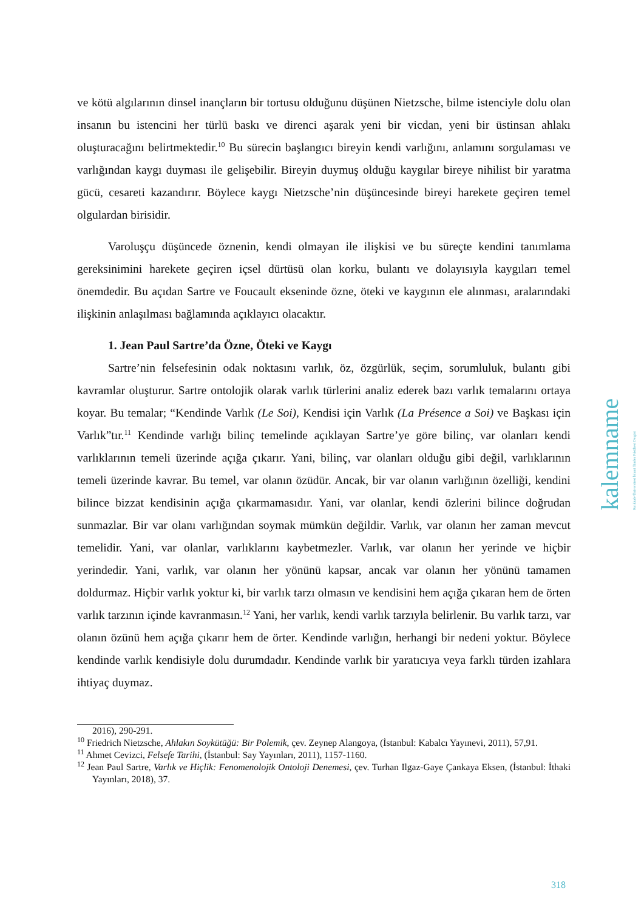ve kötü algılarının dinsel inançların bir tortusu olduğunu düşünen Nietzsche, bilme istenciyle dolu olan insanın bu istencini her türlü baskı ve direnci aşarak yeni bir vicdan, yeni bir üstinsan ahlakı oluşturacağını belirtmektedir.<sup>10</sup> Bu sürecin başlangıcı bireyin kendi varlığını, anlamını sorgulaması ve varlığından kaygı duyması ile gelişebilir. Bireyin duymuş olduğu kaygılar bireye nihilist bir yaratma gücü, cesareti kazandırır. Böylece kaygı Nietzsche’nin düşüncesinde bireyi harekete geçiren temel olgulardan birisidir.
Varoluşçu düşüncede öznenin, kendi olmayan ile ilişkisi ve bu süreçte kendini tanımlama gereksinimini harekete geçiren içsel dürtüsü olan korku, bulantı ve dolayısıyla kaygıları temel önemdedir. Bu açıdan Sartre ve Foucault ekseninde özne, öteki ve kaygının ele alınması, aralarındaki ilişkinin anlaşılması bağlamında açıklayıcı olacaktır.
1. Jean Paul Sartre’da Özne, Öteki ve Kaygı
Sartre’nin felsefesinin odak noktasını varlık, öz, özgürlük, seçim, sorumluluk, bulantı gibi kavramlar oluşturur. Sartre ontolojik olarak varlık türlerini analiz ederek bazı varlık temalarını ortaya koyar. Bu temalar; “Kendinde Varlık (Le Soi), Kendisi için Varlık (La Présence a Soi) ve Başkası için Varlık”tır.<sup>11</sup> Kendinde varlığı bilinç temelinde açıklayan Sartre’ye göre bilinç, var olanları kendi varlıklarının temeli üzerinde açığa çıkarır. Yani, bilinç, var olanları olduğu gibi değil, varlıklarının temeli üzerinde kavrar. Bu temel, var olanın özüdür. Ancak, bir var olanın varlığının özelliği, kendini bilince bizzat kendisinin açığa çıkarmamasıdır. Yani, var olanlar, kendi özlerini bilince doğrudan sunmazlar. Bir var olanı varlığından soymak mümkün değildir. Varlık, var olanın her zaman mevcut temelidir. Yani, var olanlar, varlıklarını kaybetmezler. Varlık, var olanın her yerinde ve hiçbir yerindedir. Yani, varlık, var olanın her yönünü kapsar, ancak var olanın her yönünü tamamen doldurmaz. Hiçbir varlık yoktur ki, bir varlık tarzı olmasın ve kendisini hem açığa çıkaran hem de örten varlık tarzının içinde kavranmasın.<sup>12</sup> Yani, her varlık, kendi varlık tarzıyla belirlenir. Bu varlık tarzı, var olanın özünü hem açığa çıkarır hem de örter. Kendinde varlığın, herhangi bir nedeni yoktur. Böylece kendinde varlık kendisiyle dolu durumdadır. Kendinde varlık bir yaratıcıya veya farklı türden izahlara ihtiyaç duymaz.
2016), 290-291.
<sup>10</sup> Friedrich Nietzsche, Ahlakın Soykütüğü: Bir Polemik, çev. Zeynep Alangoya, (İstanbul: Kabalcı Yayınevi, 2011), 57,91.
<sup>11</sup> Ahmet Cevizci, Felsefe Tarihi, (İstanbul: Say Yayınları, 2011), 1157-1160.
<sup>12</sup> Jean Paul Sartre, Varlık ve Hiçlik: Fenomenolojik Ontoloji Denemesi, çev. Turhan Ilgaz-Gaye Çankaya Eksen, (İstanbul: İthaki Yayınları, 2018), 37.
kalemname Kırıkkale Üniversitesi İslami İlimler Fakültesi Dergisi
318